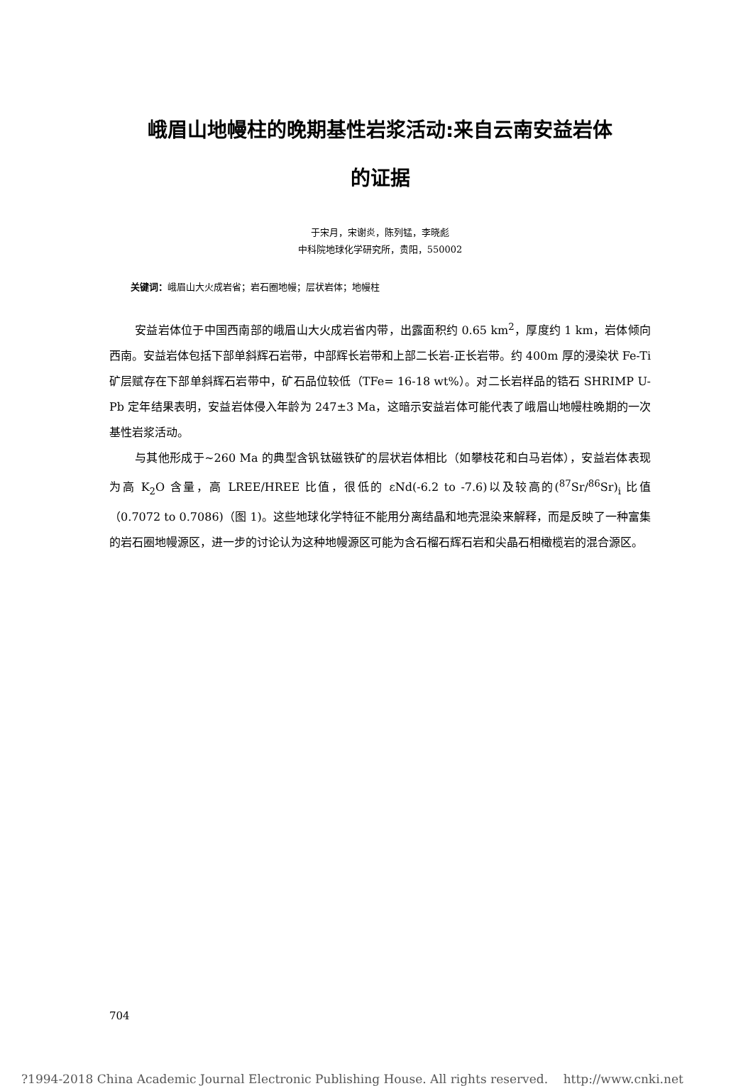峨眉山地幔柱的晚期基性岩浆活动:来自云南安益岩体
的证据
于宋月，宋谢炎，陈列锰，李晓彪
中科院地球化学研究所，贵阳，550002
关键词：峨眉山大火成岩省；岩石圈地幔；层状岩体；地幔柱
安益岩体位于中国西南部的峨眉山大火成岩省内带，出露面积约 0.65 km<sup>2</sup>，厚度约 1 km，岩体倾向西南。安益岩体包括下部单斜辉石岩带，中部辉长岩带和上部二长岩-正长岩带。约 400m 厚的浸染状 Fe-Ti 矿层赋存在下部单斜辉石岩带中，矿石品位较低（TFe= 16-18 wt%）。对二长岩样品的锆石 SHRIMP U-Pb 定年结果表明，安益岩体侵入年龄为 247±3 Ma，这暗示安益岩体可能代表了峨眉山地幔柱晚期的一次基性岩浆活动。
与其他形成于~260 Ma 的典型含钒钛磁铁矿的层状岩体相比（如攀枝花和白马岩体），安益岩体表现为高 K<sub>2</sub>O 含量，高 LREE/HREE 比值，很低的 εNd(-6.2 to -7.6)以及较高的(<sup>87</sup>Sr/<sup>86</sup>Sr)<sub>i</sub> 比值（0.7072 to 0.7086)（图 1)。这些地球化学特征不能用分离结晶和地壳混染来解释，而是反映了一种富集的岩石圈地幔源区，进一步的讨论认为这种地幔源区可能为含石榴石辉石岩和尖晶石相橄榄岩的混合源区。
704
?1994-2018 China Academic Journal Electronic Publishing House. All rights reserved. http://www.cnki.net